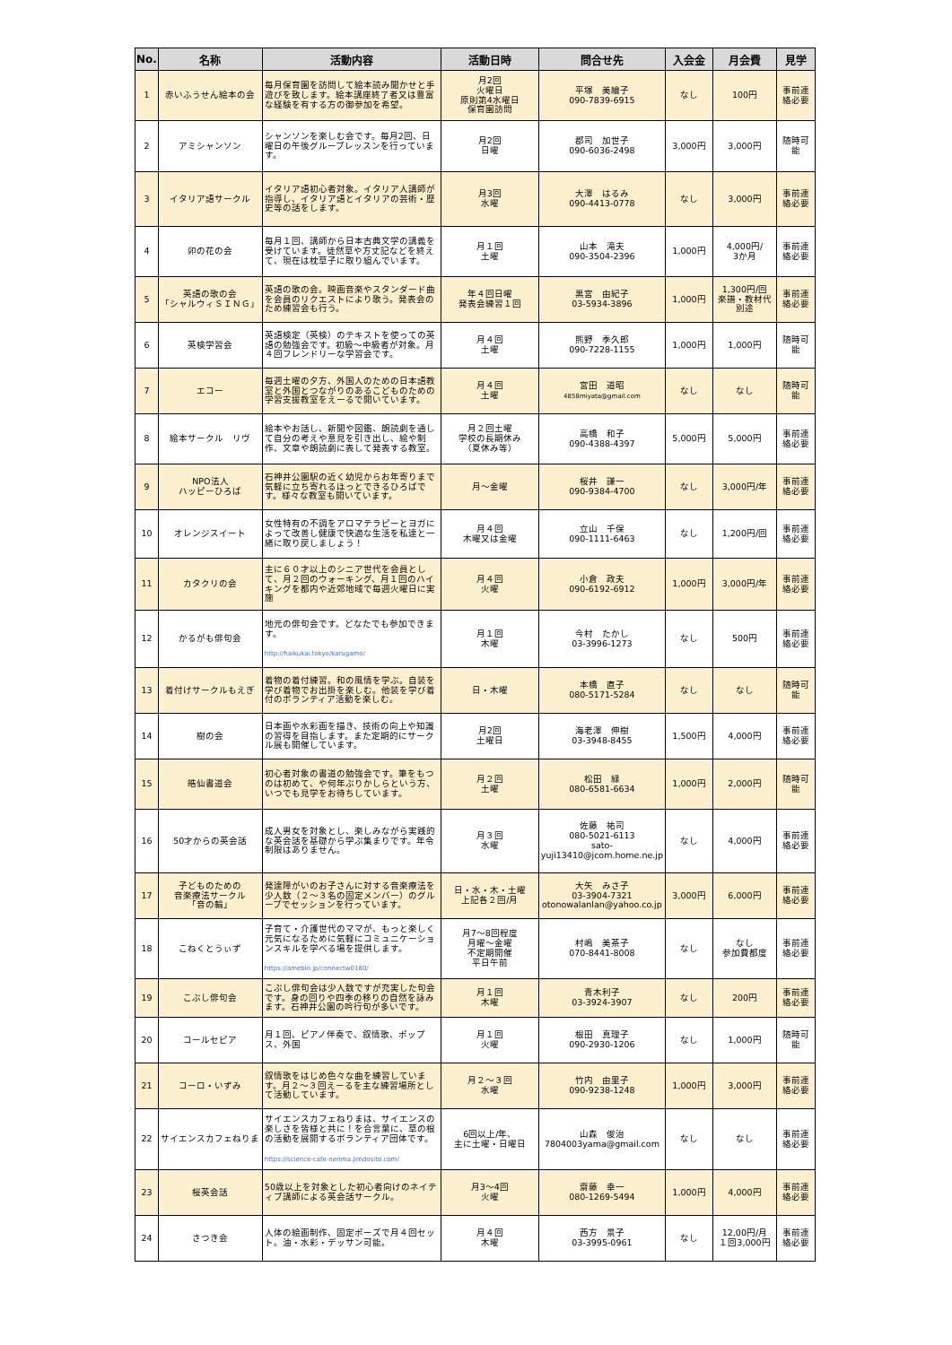| No. | 名称 | 活動内容 | 活動日時 | 問合せ先 | 入会金 | 月会費 | 見学 |
| --- | --- | --- | --- | --- | --- | --- | --- |
| 1 | 赤いふうせん絵本の会 | 毎月保育園を訪問して絵本読み聞かせと手遊びを致します。絵本講座終了者又は豊富な経験を有する方の御参加を希望。 | 月2回 火曜日 原則第4水曜日 保育園訪問 | 平塚 美繪子 090-7839-6915 | なし | 100円 | 事前連絡必要 |
| 2 | アミシャンソン | シャンソンを楽しむ会です。毎月2回、日曜日の午後グループレッスンを行っています。 | 月2回 日曜 | 郡司 加世子 090-6036-2498 | 3,000円 | 3,000円 | 随時可能 |
| 3 | イタリア語サークル | イタリア語初心者対象。イタリア人講師が指導し、イタリア語とイタリアの芸術・歴史等の話をします。 | 月3回 水曜 | 大澤 はるみ 090-4413-0778 | なし | 3,000円 | 事前連絡必要 |
| 4 | 卯の花の会 | 毎月１回、講師から日本古典文学の講義を受けています。徒然草や方丈記などを終えて、現在は枕草子に取り組んでいます。 | 月１回 土曜 | 山本 滝夫 090-3504-2396 | 1,000円 | 4,000円/ 3か月 | 事前連絡必要 |
| 5 | 英語の歌の会 「シャルウィＳＩＮＧ」 | 英語の歌の会。映画音楽やスタンダード曲を会員のリクエストにより歌う。発表会のため練習会も行う。 | 年４回日曜 発表会練習１回 | 黒宮 由紀子 03-5934-3896 | 1,000円 | 1,300円/回 楽譜・教材代 別途 | 事前連絡必要 |
| 6 | 英検学習会 | 英語検定（英検）のテキストを使っての英語の勉強会です。初級～中級者が対象。月４回フレンドリーな学習会です。 | 月４回 土曜 | 熊野 季久郎 090-7228-1155 | 1,000円 | 1,000円 | 随時可能 |
| 7 | エコー | 毎週土曜の夕方、外国人のための日本語教室と外国とつながりのあるこどものための学習支援教室をえーるで開いています。 | 月４回 土曜 | 宮田 道昭 4858miyata@gmail.com | なし | なし | 随時可能 |
| 8 | 絵本サークル リヴ | 絵本やお話し、新聞や図鑑、朗読劇を通して自分の考えや意見を引き出し、絵や制作、文章や朗読劇に表して発表する教室。 | 月２回土曜 学校の長期休み （夏休み等） | 高橋 和子 090-4388-4397 | 5,000円 | 5,000円 | 事前連絡必要 |
| 9 | NPO法人 ハッピーひろば | 石神井公園駅の近く幼児からお年寄りまで気軽に立ち寄れるほっとできるひろばです。様々な教室も開いています。 | 月～金曜 | 桜井 謙一 090-9384-4700 | なし | 3,000円/年 | 事前連絡必要 |
| 10 | オレンジスイート | 女性特有の不調をアロマテラピーとヨガによって改善し健康で快適な生活を私達と一緒に取り戻しましょう！ | 月４回 木曜又は金曜 | 立山 千保 090-1111-6463 | なし | 1,200円/回 | 事前連絡必要 |
| 11 | カタクリの会 | 主に６０才以上のシニア世代を会員として、月２回のウォーキング、月１回のハイキングを都内や近郊地域で毎週火曜日に実施 | 月４回 火曜 | 小倉 政夫 090-6192-6912 | 1,000円 | 3,000円/年 | 事前連絡必要 |
| 12 | かるがも俳句会 | 地元の俳句会です。どなたでも参加できます。 http://haikukai.tokyo/karugamo/ | 月１回 木曜 | 今村 たかし 03-3996-1273 | なし | 500円 | 事前連絡必要 |
| 13 | 着付けサークルもえぎ | 着物の着付練習。和の風情を学ぶ。自装を学び着物でお出掛を楽しむ。他装を学び着付のボランティア活動を楽しむ。 | 日・木曜 | 本橋 直子 080-5171-5284 | なし | なし | 随時可能 |
| 14 | 樹の会 | 日本画や水彩画を描き、技術の向上や知識の習得を目指します。また定期的にサークル展も開催しています。 | 月2回 土曜日 | 海老澤 伸樹 03-3948-8455 | 1,500円 | 4,000円 | 事前連絡必要 |
| 15 | 皓仙書道会 | 初心者対象の書道の勉強会です。筆をもつのは初めて、や何年ぶりかしらという方、いつでも見学をお待ちしています。 | 月２回 土曜 | 松田 緑 080-6581-6634 | 1,000円 | 2,000円 | 随時可能 |
| 16 | 50才からの英会話 | 成人男女を対象とし、楽しみながら実践的な英会話を基礎から学ぶ集まりです。年令制限はありません。 | 月３回 水曜 | 佐藤 祐司 080-5021-6113 sato- yuji13410@jcom.home.ne.jp | なし | 4,000円 | 事前連絡必要 |
| 17 | 子どものための 音楽療法サークル 「音の輪」 | 発達障がいのお子さんに対する音楽療法を少人数（２～３名の固定メンバー）のグループでセッションを行っています。 | 日・水・木・土曜 上記各２回/月 | 大矢 みさ子 03-3904-7321 otonowalanlan@yahoo.co.jp | 3,000円 | 6,000円 | 事前連絡必要 |
| 18 | こねくとうぃず | 子育て・介護世代のママが、もっと楽しく元気になるために気軽にコミュニケーションスキルを学べる場を提供します。 https://ameblo.jp/connectw0180/ | 月7～8回程度 月曜～金曜 不定期開催 平日午前 | 村嶋 美茶子 070-8441-8008 | なし | なし 参加費都度 | 事前連絡必要 |
| 19 | こぶし俳句会 | こぶし俳句会は少人数ですが充実した句会です。身の回りや四季の移りの自然を詠みます。石神井公園の吟行句が多いです。 | 月１回 木曜 | 青木利子 03-3924-3907 | なし | 200円 | 事前連絡必要 |
| 20 | コールセピア | 月１回、ピアノ伴奏で、叙情歌、ポップス、外国 | 月１回 火曜 | 根田 真理子 090-2930-1206 | なし | 1,000円 | 随時可能 |
| 21 | コーロ・いずみ | 叙情歌をはじめ色々な曲を練習しています。月２～３回えーるを主な練習場所として活動しています。 | 月２～３回 水曜 | 竹内 由里子 090-9238-1248 | 1,000円 | 3,000円 | 事前連絡必要 |
| 22 | サイエンスカフェねりま | サイエンスカフェねりまは、サイエンスの楽しさを皆様と共に！を合言葉に、草の根の活動を展開するボランティア団体です。 https://science-cafe-nerima.jimdosite.com/ | 6回以上/年、 主に土曜・日曜日 | 山森 俊治 7804003yama@gmail.com | なし | なし | 事前連絡必要 |
| 23 | 桜英会話 | 50歳以上を対象とした初心者向けのネイティブ講師による英会話サークル。 | 月3～4回 火曜 | 齋藤 幸一 080-1269-5494 | 1,000円 | 4,000円 | 事前連絡必要 |
| 24 | さつき会 | 人体の絵画制作、固定ポーズで月４回セット。油・水彩・デッサン可能。 | 月４回 木曜 | 西方 景子 03-3995-0961 | なし | 12,00円/月 １回3,000円 | 事前連絡必要 |